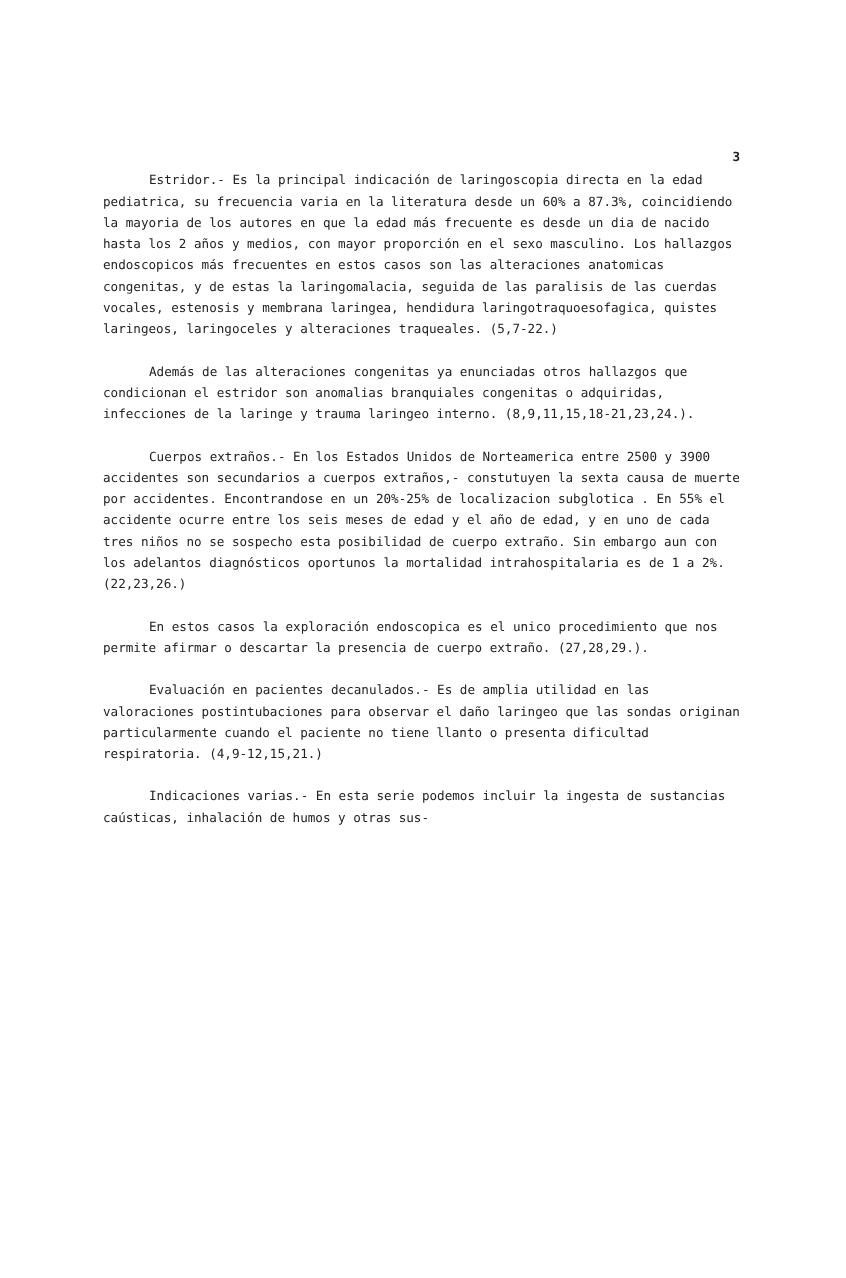3
Estridor.- Es la principal indicación de laringoscopia directa en la edad pediatrica, su frecuencia varia en la literatura desde un 60% a 87.3%, coincidiendo la mayoria de los autores en que la edad más frecuente es desde un dia de nacido hasta los 2 años y medios, con mayor proporción en el sexo masculino. Los hallazgos endoscopicos más frecuentes en estos casos son las alteraciones anatomicas congenitas, y de estas la laringomalacia, seguida de las paralisis de las cuerdas vocales, estenosis y membrana laringea, hendidura laringotraquoesofagica, quistes laringeos, laringoceles y alteraciones traqueales. (5,7-22.)
Además de las alteraciones congenitas ya enunciadas otros hallazgos que condicionan el estridor son anomalias branquiales congenitas o adquiridas, infecciones de la laringe y trauma laringeo interno. (8,9,11,15,18-21,23,24.).
Cuerpos extraños.- En los Estados Unidos de Norteamerica entre 2500 y 3900 accidentes son secundarios a cuerpos extraños,- constutuyen la sexta causa de muerte por accidentes. Encontrandose en un 20%-25% de localizacion subglotica . En 55% el accidente ocurre entre los seis meses de edad y el año de edad, y en uno de cada tres niños no se sospecho esta posibilidad de cuerpo extraño. Sin embargo aun con los adelantos diagnósticos oportunos la mortalidad intrahospitalaria es de 1 a 2%. (22,23,26.)
En estos casos la exploración endoscopica es el unico procedimiento que nos permite afirmar o descartar la presencia de cuerpo extraño. (27,28,29.).
Evaluación en pacientes decanulados.- Es de amplia utilidad en las valoraciones postintubaciones para observar el daño laringeo que las sondas originan particularmente cuando el paciente no tiene llanto o presenta dificultad respiratoria. (4,9-12,15,21.)
Indicaciones varias.- En esta serie podemos incluir la ingesta de sustancias caústicas, inhalación de humos y otras sus-